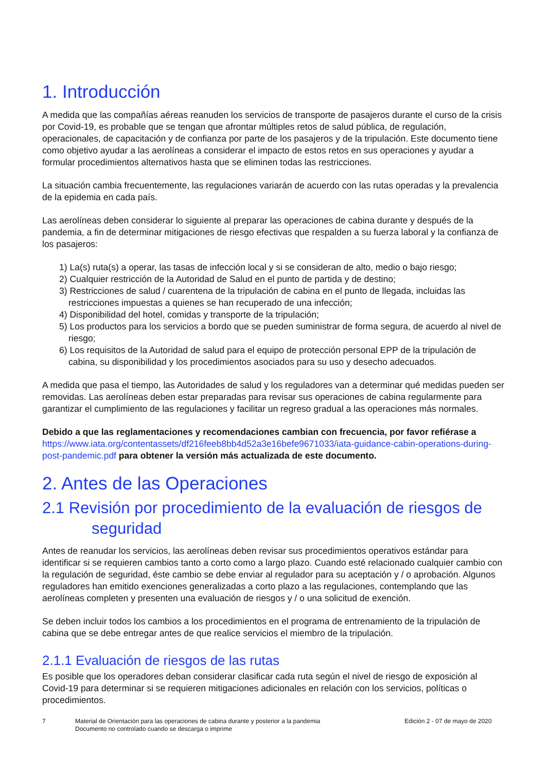1. Introducción
A medida que las compañías aéreas reanuden los servicios de transporte de pasajeros durante el curso de la crisis por Covid-19, es probable que se tengan que afrontar múltiples retos de salud pública, de regulación, operacionales, de capacitación y de confianza por parte de los pasajeros y de la tripulación. Este documento tiene como objetivo ayudar a las aerolíneas a considerar el impacto de estos retos en sus operaciones y ayudar a formular procedimientos alternativos hasta que se eliminen todas las restricciones.
La situación cambia frecuentemente, las regulaciones variarán de acuerdo con las rutas operadas y la prevalencia de la epidemia en cada país.
Las aerolíneas deben considerar lo siguiente al preparar las operaciones de cabina durante y después de la pandemia, a fin de determinar mitigaciones de riesgo efectivas que respalden a su fuerza laboral y la confianza de los pasajeros:
1) La(s) ruta(s) a operar, las tasas de infección local y si se consideran de alto, medio o bajo riesgo;
2) Cualquier restricción de la Autoridad de Salud en el punto de partida y de destino;
3) Restricciones de salud / cuarentena de la tripulación de cabina en el punto de llegada, incluidas las restricciones impuestas a quienes se han recuperado de una infección;
4) Disponibilidad del hotel, comidas y transporte de la tripulación;
5) Los productos para los servicios a bordo que se pueden suministrar de forma segura, de acuerdo al nivel de riesgo;
6) Los requisitos de la Autoridad de salud para el equipo de protección personal EPP de la tripulación de cabina, su disponibilidad y los procedimientos asociados para su uso y desecho adecuados.
A medida que pasa el tiempo, las Autoridades de salud y los reguladores van a determinar qué medidas pueden ser removidas. Las aerolíneas deben estar preparadas para revisar sus operaciones de cabina regularmente para garantizar el cumplimiento de las regulaciones y facilitar un regreso gradual a las operaciones más normales.
Debido a que las reglamentaciones y recomendaciones cambian con frecuencia, por favor refiérase a https://www.iata.org/contentassets/df216feeb8bb4d52a3e16befe9671033/iata-guidance-cabin-operations-during-post-pandemic.pdf para obtener la versión más actualizada de este documento.
2. Antes de las Operaciones
2.1 Revisión por procedimiento de la evaluación de riesgos de
seguridad
Antes de reanudar los servicios, las aerolíneas deben revisar sus procedimientos operativos estándar para identificar si se requieren cambios tanto a corto como a largo plazo. Cuando esté relacionado cualquier cambio con la regulación de seguridad, éste cambio se debe enviar al regulador para su aceptación y / o aprobación. Algunos reguladores han emitido exenciones generalizadas a corto plazo a las regulaciones, contemplando que las aerolíneas completen y presenten una evaluación de riesgos y / o una solicitud de exención.
Se deben incluir todos los cambios a los procedimientos en el programa de entrenamiento de la tripulación de cabina que se debe entregar antes de que realice servicios el miembro de la tripulación.
2.1.1 Evaluación de riesgos de las rutas
Es posible que los operadores deban considerar clasificar cada ruta según el nivel de riesgo de exposición al Covid-19 para determinar si se requieren mitigaciones adicionales en relación con los servicios, políticas o procedimientos.
7 Material de Orientación para las operaciones de cabina durante y posterior a la pandemia
Documento no controlado cuando se descarga o imprime
Edición 2 - 07 de mayo de 2020